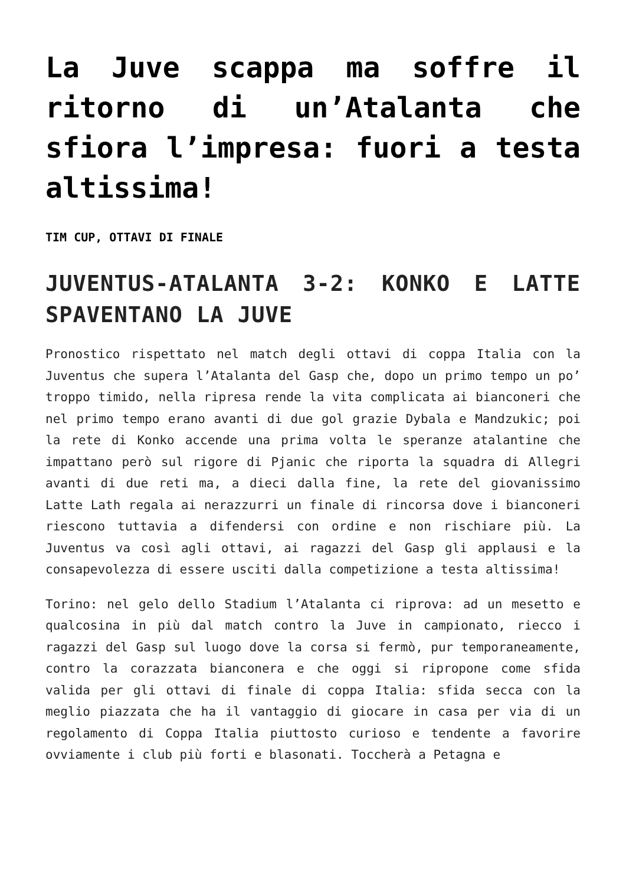La Juve scappa ma soffre il ritorno di un’Atalanta che sfiora l’impresa: fuori a testa altissima!
TIM CUP, OTTAVI DI FINALE
JUVENTUS-ATALANTA 3-2: KONKO E LATTE SPAVENTANO LA JUVE
Pronostico rispettato nel match degli ottavi di coppa Italia con la Juventus che supera l’Atalanta del Gasp che, dopo un primo tempo un po’ troppo timido, nella ripresa rende la vita complicata ai bianconeri che nel primo tempo erano avanti di due gol grazie Dybala e Mandzukic; poi la rete di Konko accende una prima volta le speranze atalantine che impattano però sul rigore di Pjanic che riporta la squadra di Allegri avanti di due reti ma, a dieci dalla fine, la rete del giovanissimo Latte Lath regala ai nerazzurri un finale di rincorsa dove i bianconeri riescono tuttavia a difendersi con ordine e non rischiare più. La Juventus va così agli ottavi, ai ragazzi del Gasp gli applausi e la consapevolezza di essere usciti dalla competizione a testa altissima!
Torino: nel gelo dello Stadium l’Atalanta ci riprova: ad un mesetto e qualcosina in più dal match contro la Juve in campionato, riecco i ragazzi del Gasp sul luogo dove la corsa si fermò, pur temporaneamente, contro la corazzata bianconera e che oggi si ripropone come sfida valida per gli ottavi di finale di coppa Italia: sfida secca con la meglio piazzata che ha il vantaggio di giocare in casa per via di un regolamento di Coppa Italia piuttosto curioso e tendente a favorire ovviamente i club più forti e blasonati. Toccherà a Petagna e